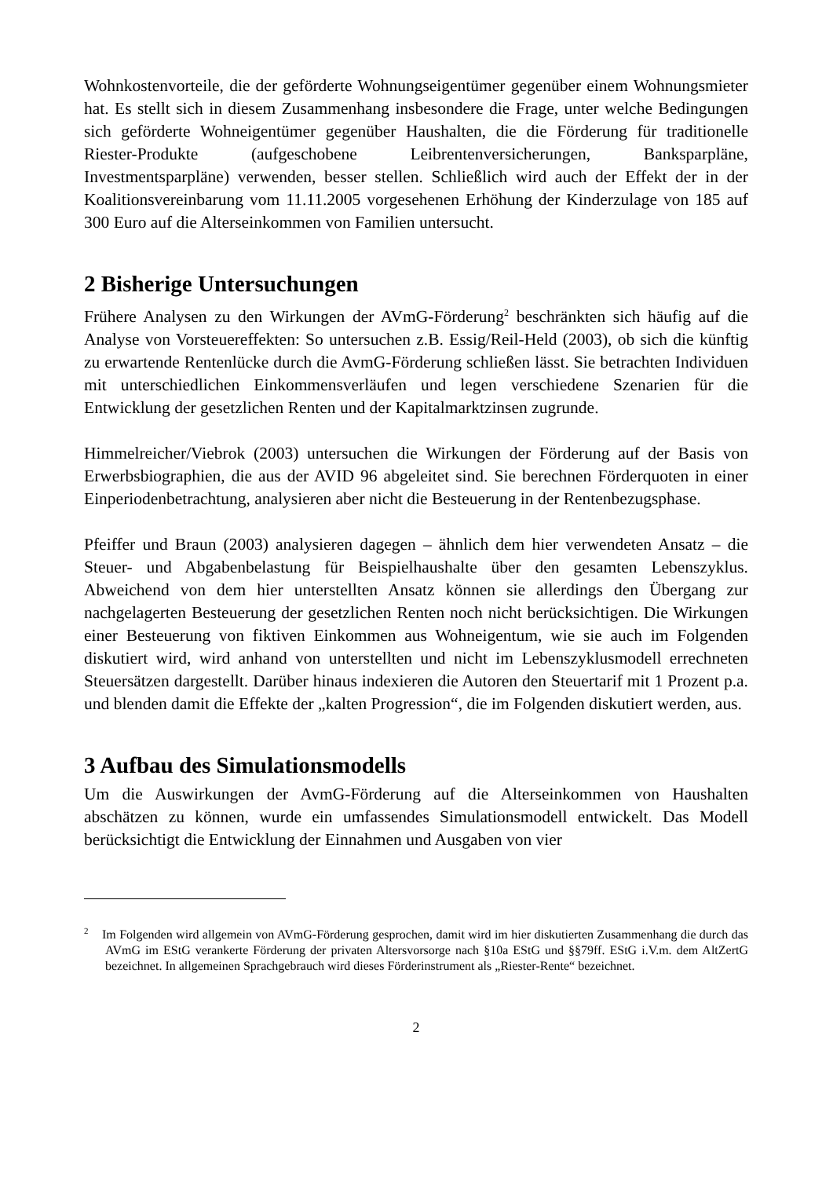Wohnkostenvorteile, die der geförderte Wohnungseigentümer gegenüber einem Wohnungsmieter hat. Es stellt sich in diesem Zusammenhang insbesondere die Frage, unter welche Bedingungen sich geförderte Wohneigentümer gegenüber Haushalten, die die Förderung für traditionelle Riester-Produkte (aufgeschobene Leibrentenversicherungen, Banksparpläne, Investmentsparpläne) verwenden, besser stellen. Schließlich wird auch der Effekt der in der Koalitionsvereinbarung vom 11.11.2005 vorgesehenen Erhöhung der Kinderzulage von 185 auf 300 Euro auf die Alterseinkommen von Familien untersucht.
2 Bisherige Untersuchungen
Frühere Analysen zu den Wirkungen der AVmG-Förderung<sup>2</sup> beschränkten sich häufig auf die Analyse von Vorsteuereffekten: So untersuchen z.B. Essig/Reil-Held (2003), ob sich die künftig zu erwartende Rentenlücke durch die AvmG-Förderung schließen lässt. Sie betrachten Individuen mit unterschiedlichen Einkommensverläufen und legen verschiedene Szenarien für die Entwicklung der gesetzlichen Renten und der Kapitalmarktzinsen zugrunde.
Himmelreicher/Viebrok (2003) untersuchen die Wirkungen der Förderung auf der Basis von Erwerbsbiographien, die aus der AVID 96 abgeleitet sind. Sie berechnen Förderquoten in einer Einperiodenbetrachtung, analysieren aber nicht die Besteuerung in der Rentenbezugsphase.
Pfeiffer und Braun (2003) analysieren dagegen – ähnlich dem hier verwendeten Ansatz – die Steuer- und Abgabenbelastung für Beispielhaushalte über den gesamten Lebenszyklus. Abweichend von dem hier unterstellten Ansatz können sie allerdings den Übergang zur nachgelagerten Besteuerung der gesetzlichen Renten noch nicht berücksichtigen. Die Wirkungen einer Besteuerung von fiktiven Einkommen aus Wohneigentum, wie sie auch im Folgenden diskutiert wird, wird anhand von unterstellten und nicht im Lebenszyklusmodell errechneten Steuersätzen dargestellt. Darüber hinaus indexieren die Autoren den Steuertarif mit 1 Prozent p.a. und blenden damit die Effekte der „kalten Progression“, die im Folgenden diskutiert werden, aus.
3 Aufbau des Simulationsmodells
Um die Auswirkungen der AvmG-Förderung auf die Alterseinkommen von Haushalten abschätzen zu können, wurde ein umfassendes Simulationsmodell entwickelt. Das Modell berücksichtigt die Entwicklung der Einnahmen und Ausgaben von vier
<sup>2</sup> Im Folgenden wird allgemein von AVmG-Förderung gesprochen, damit wird im hier diskutierten Zusammenhang die durch das AVmG im EStG verankerte Förderung der privaten Altersvorsorge nach §10a EStG und §§79ff. EStG i.V.m. dem AltZertG bezeichnet. In allgemeinen Sprachgebrauch wird dieses Förderinstrument als „Riester-Rente“ bezeichnet.
2